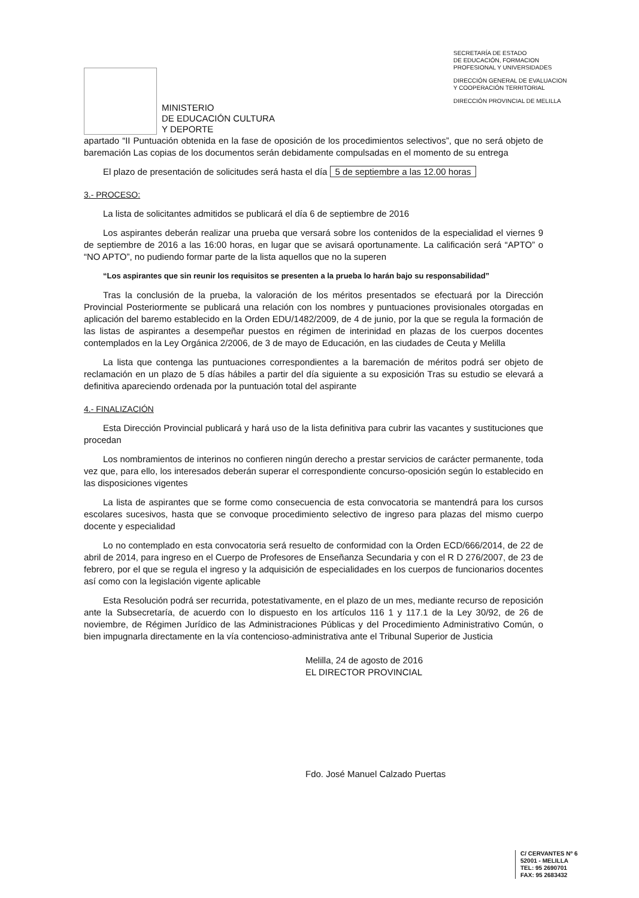MINISTERIO
DE EDUCACIÓN CULTURA
Y DEPORTE
SECRETARÍA DE ESTADO
DE EDUCACIÓN, FORMACION
PROFESIONAL Y UNIVERSIDADES
DIRECCIÓN GENERAL DE EVALUACION
Y COOPERACIÓN TERRITORIAL
DIRECCIÓN PROVINCIAL DE MELILLA
apartado “II Puntuación obtenida en la fase de oposición de los procedimientos selectivos”, que no será objeto de baremación Las copias de los documentos serán debidamente compulsadas en el momento de su entrega
El plazo de presentación de solicitudes será hasta el día 5 de septiembre a las 12.00 horas
3.- PROCESO:
La lista de solicitantes admitidos se publicará el día 6 de septiembre de 2016
Los aspirantes deberán realizar una prueba que versará sobre los contenidos de la especialidad el viernes 9 de septiembre de 2016 a las 16:00 horas, en lugar que se avisará oportunamente. La calificación será “APTO” o “NO APTO”, no pudiendo formar parte de la lista aquellos que no la superen
“Los aspirantes que sin reunir los requisitos se presenten a la prueba lo harán bajo su responsabilidad”
Tras la conclusión de la prueba, la valoración de los méritos presentados se efectuará por la Dirección Provincial Posteriormente se publicará una relación con los nombres y puntuaciones provisionales otorgadas en aplicación del baremo establecido en la Orden EDU/1482/2009, de 4 de junio, por la que se regula la formación de las listas de aspirantes a desempeñar puestos en régimen de interinidad en plazas de los cuerpos docentes contemplados en la Ley Orgánica 2/2006, de 3 de mayo de Educación, en las ciudades de Ceuta y Melilla
La lista que contenga las puntuaciones correspondientes a la baremación de méritos podrá ser objeto de reclamación en un plazo de 5 días hábiles a partir del día siguiente a su exposición Tras su estudio se elevará a definitiva apareciendo ordenada por la puntuación total del aspirante
4.- FINALIZACIÓN
Esta Dirección Provincial publicará y hará uso de la lista definitiva para cubrir las vacantes y sustituciones que procedan
Los nombramientos de interinos no confieren ningún derecho a prestar servicios de carácter permanente, toda vez que, para ello, los interesados deberán superar el correspondiente concurso-oposición según lo establecido en las disposiciones vigentes
La lista de aspirantes que se forme como consecuencia de esta convocatoria se mantendrá para los cursos escolares sucesivos, hasta que se convoque procedimiento selectivo de ingreso para plazas del mismo cuerpo docente y especialidad
Lo no contemplado en esta convocatoria será resuelto de conformidad con la Orden ECD/666/2014, de 22 de abril de 2014, para ingreso en el Cuerpo de Profesores de Enseñanza Secundaria y con el R D 276/2007, de 23 de febrero, por el que se regula el ingreso y la adquisición de especialidades en los cuerpos de funcionarios docentes así como con la legislación vigente aplicable
Esta Resolución podrá ser recurrida, potestativamente, en el plazo de un mes, mediante recurso de reposición ante la Subsecretaría, de acuerdo con lo dispuesto en los artículos 116 1 y 117.1 de la Ley 30/92, de 26 de noviembre, de Régimen Jurídico de las Administraciones Públicas y del Procedimiento Administrativo Común, o bien impugnarla directamente en la vía contencioso-administrativa ante el Tribunal Superior de Justicia
Melilla, 24 de agosto de 2016
EL DIRECTOR PROVINCIAL
Fdo. José Manuel Calzado Puertas
C/ CERVANTES Nº 6
52001 - MELILLA
TEL: 95 2690701
FAX: 95 2683432